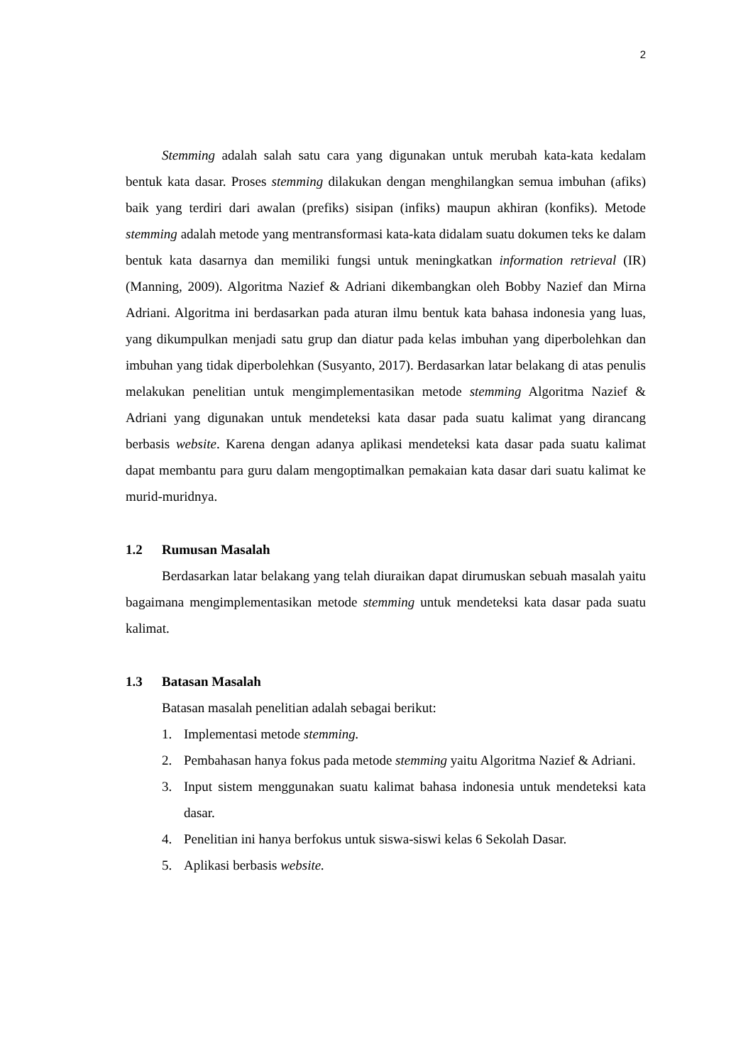2
Stemming adalah salah satu cara yang digunakan untuk merubah kata-kata kedalam bentuk kata dasar. Proses stemming dilakukan dengan menghilangkan semua imbuhan (afiks) baik yang terdiri dari awalan (prefiks) sisipan (infiks) maupun akhiran (konfiks). Metode stemming adalah metode yang mentransformasi kata-kata didalam suatu dokumen teks ke dalam bentuk kata dasarnya dan memiliki fungsi untuk meningkatkan information retrieval (IR) (Manning, 2009). Algoritma Nazief & Adriani dikembangkan oleh Bobby Nazief dan Mirna Adriani. Algoritma ini berdasarkan pada aturan ilmu bentuk kata bahasa indonesia yang luas, yang dikumpulkan menjadi satu grup dan diatur pada kelas imbuhan yang diperbolehkan dan imbuhan yang tidak diperbolehkan (Susyanto, 2017). Berdasarkan latar belakang di atas penulis melakukan penelitian untuk mengimplementasikan metode stemming Algoritma Nazief & Adriani yang digunakan untuk mendeteksi kata dasar pada suatu kalimat yang dirancang berbasis website. Karena dengan adanya aplikasi mendeteksi kata dasar pada suatu kalimat dapat membantu para guru dalam mengoptimalkan pemakaian kata dasar dari suatu kalimat ke murid-muridnya.
1.2 Rumusan Masalah
Berdasarkan latar belakang yang telah diuraikan dapat dirumuskan sebuah masalah yaitu bagaimana mengimplementasikan metode stemming untuk mendeteksi kata dasar pada suatu kalimat.
1.3 Batasan Masalah
Batasan masalah penelitian adalah sebagai berikut:
1. Implementasi metode stemming.
2. Pembahasan hanya fokus pada metode stemming yaitu Algoritma Nazief & Adriani.
3. Input sistem menggunakan suatu kalimat bahasa indonesia untuk mendeteksi kata dasar.
4. Penelitian ini hanya berfokus untuk siswa-siswi kelas 6 Sekolah Dasar.
5. Aplikasi berbasis website.